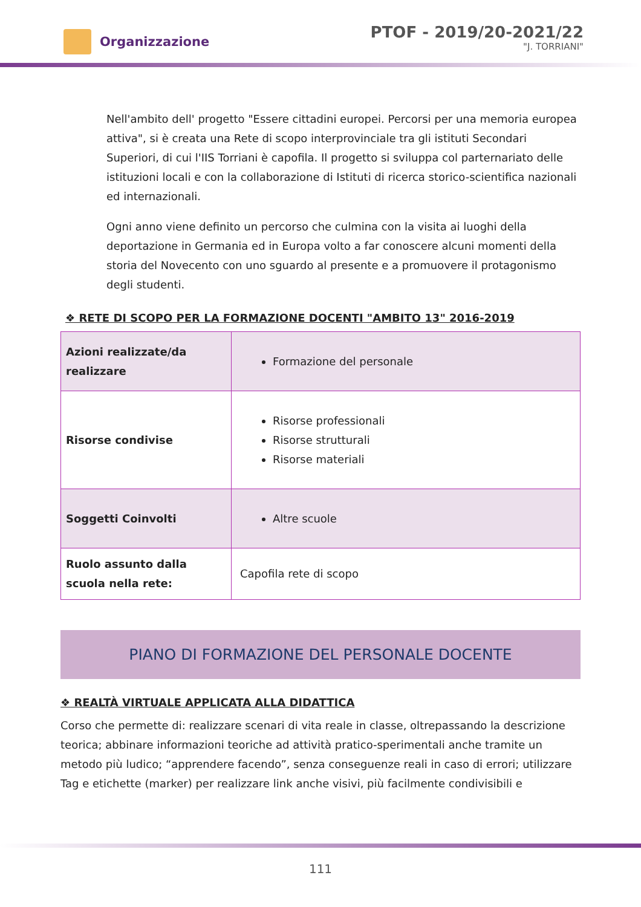Organizzazione
PTOF - 2019/20-2021/22
"J. TORRIANI"
Nell'ambito dell' progetto "Essere cittadini europei. Percorsi per una memoria europea attiva", si è creata una Rete di scopo interprovinciale tra gli istituti Secondari Superiori, di cui l'IIS Torriani è capofila. Il progetto si sviluppa col parternariato delle istituzioni locali e con la collaborazione di Istituti di ricerca storico-scientifica nazionali ed internazionali.
Ogni anno viene definito un percorso che culmina con la visita ai luoghi della deportazione in Germania ed in Europa volto a far conoscere alcuni momenti della storia del Novecento con uno sguardo al presente e a promuovere il protagonismo degli studenti.
❖ RETE DI SCOPO PER LA FORMAZIONE DOCENTI "AMBITO 13" 2016-2019
| Azioni realizzate/da realizzare | Formazione del personale |
| Risorse condivise | Risorse professionali Risorse strutturali Risorse materiali |
| Soggetti Coinvolti | Altre scuole |
| Ruolo assunto dalla scuola nella rete: | Capofila rete di scopo |
PIANO DI FORMAZIONE DEL PERSONALE DOCENTE
❖ REALTÀ VIRTUALE APPLICATA ALLA DIDATTICA
Corso che permette di: realizzare scenari di vita reale in classe, oltrepassando la descrizione teorica; abbinare informazioni teoriche ad attività pratico-sperimentali anche tramite un metodo più ludico; “apprendere facendo”, senza conseguenze reali in caso di errori; utilizzare Tag e etichette (marker) per realizzare link anche visivi, più facilmente condivisibili e
111